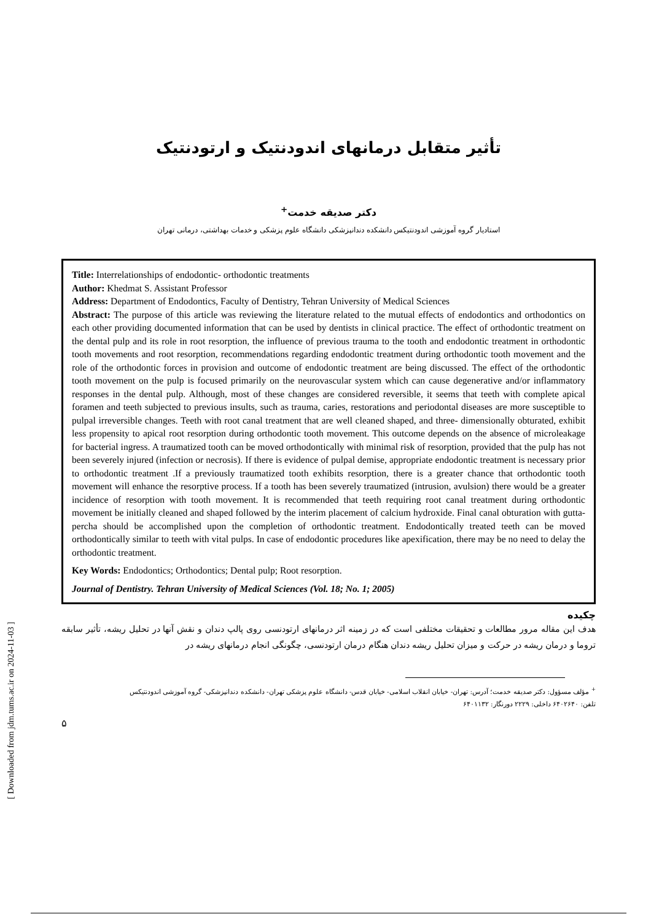تأثیر متقابل درمانهای اندودنتیک و ارتودنتیک
دکتر صدیقه خدمت<sup>+</sup>
استادیار گروه آموزشی اندودنتیکس دانشکده دندانپزشکی دانشگاه علوم پزشکی و خدمات بهداشتی، درمانی تهران
Title: Interrelationships of endodontic- orthodontic treatments
Author: Khedmat S. Assistant Professor
Address: Department of Endodontics, Faculty of Dentistry, Tehran University of Medical Sciences
Abstract: The purpose of this article was reviewing the literature related to the mutual effects of endodontics and orthodontics on each other providing documented information that can be used by dentists in clinical practice. The effect of orthodontic treatment on the dental pulp and its role in root resorption, the influence of previous trauma to the tooth and endodontic treatment in orthodontic tooth movements and root resorption, recommendations regarding endodontic treatment during orthodontic tooth movement and the role of the orthodontic forces in provision and outcome of endodontic treatment are being discussed. The effect of the orthodontic tooth movement on the pulp is focused primarily on the neurovascular system which can cause degenerative and/or inflammatory responses in the dental pulp. Although, most of these changes are considered reversible, it seems that teeth with complete apical foramen and teeth subjected to previous insults, such as trauma, caries, restorations and periodontal diseases are more susceptible to pulpal irreversible changes. Teeth with root canal treatment that are well cleaned shaped, and three- dimensionally obturated, exhibit less propensity to apical root resorption during orthodontic tooth movement. This outcome depends on the absence of microleakage for bacterial ingress. A traumatized tooth can be moved orthodontically with minimal risk of resorption, provided that the pulp has not been severely injured (infection or necrosis). If there is evidence of pulpal demise, appropriate endodontic treatment is necessary prior to orthodontic treatment .If a previously traumatized tooth exhibits resorption, there is a greater chance that orthodontic tooth movement will enhance the resorptive process. If a tooth has been severely traumatized (intrusion, avulsion) there would be a greater incidence of resorption with tooth movement. It is recommended that teeth requiring root canal treatment during orthodontic movement be initially cleaned and shaped followed by the interim placement of calcium hydroxide. Final canal obturation with gutta-percha should be accomplished upon the completion of orthodontic treatment. Endodontically treated teeth can be moved orthodontically similar to teeth with vital pulps. In case of endodontic procedures like apexification, there may be no need to delay the orthodontic treatment.
Key Words: Endodontics; Orthodontics; Dental pulp; Root resorption.
Journal of Dentistry. Tehran University of Medical Sciences (Vol. 18; No. 1; 2005)
چکیده
هدف این مقاله مرور مطالعات و تحقیقات مختلفی است که در زمینه اثر درمانهای ارتودنسی روی پالپ دندان و نقش آنها در تحلیل ریشه، تأثیر سابقه تروما و درمان ریشه در حرکت و میزان تحلیل ریشه دندان هنگام درمان ارتودنسی، چگونگی انجام درمانهای ریشه در
<sup>+</sup> مؤلف مسؤول: دکتر صدیقه خدمت؛ آدرس: تهران- خیابان انقلاب اسلامی- خیابان قدس- دانشگاه علوم پزشکی تهران- دانشکده دندانپزشکی- گروه آموزشی اندودنتیکس
تلفن: ۶۴۰۲۶۴۰ داخلی: ۲۲۲۹ دورنگار: ۶۴۰۱۱۳۲
۵
[ Downloaded from jdm.tums.ac.ir on 2024-11-03 ]